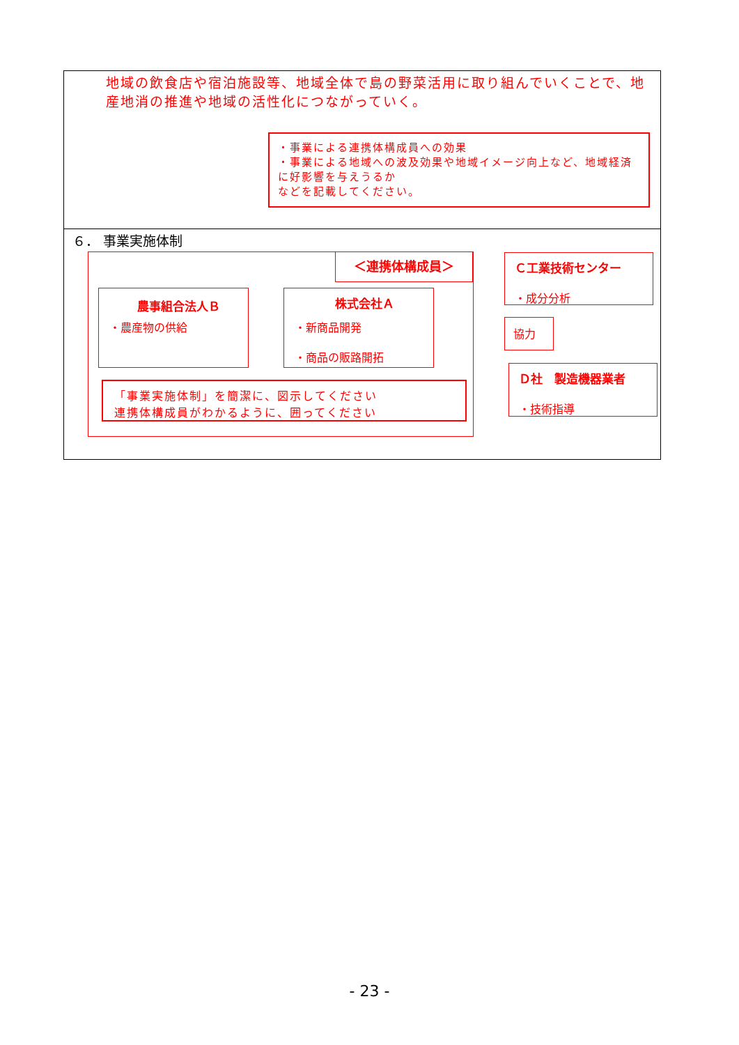地域の飲食店や宿泊施設等、地域全体で島の野菜活用に取り組んでいくことで、地産地消の推進や地域の活性化につながっていく。
・事業による連携体構成員への効果
・事業による地域への波及効果や地域イメージ向上など、地域経済に好影響を与えうるか
などを記載してください。
６． 事業実施体制
＜連携体構成員＞
農事組合法人Ｂ
・農産物の供給
株式会社Ａ
・新商品開発
・商品の販路開拓
「事業実施体制」を簡潔に、図示してください
連携体構成員がわかるように、囲ってください
Ｃ工業技術センター
・成分分析
協力
Ｄ社　製造機器業者
・技術指導
- 23 -